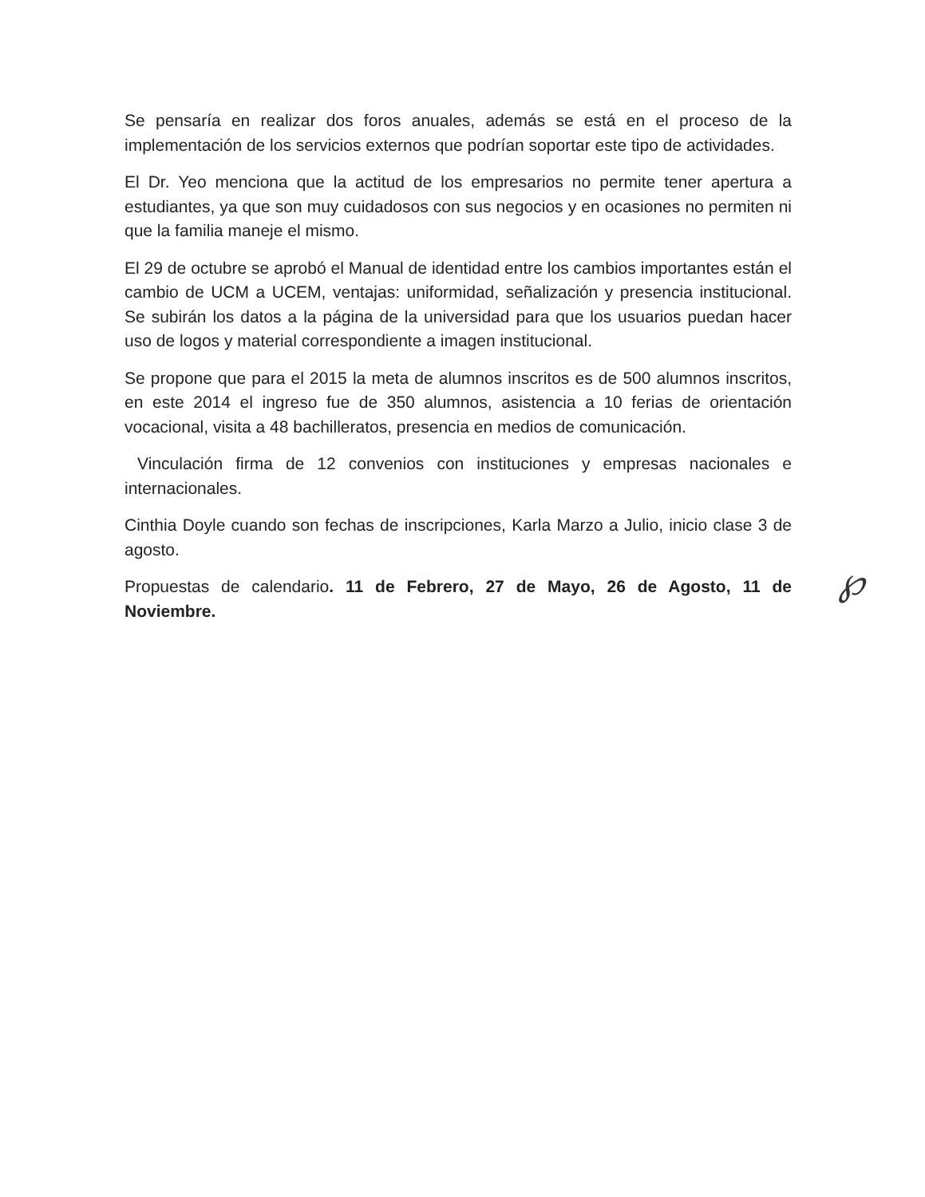Se pensaría en realizar dos foros anuales, además se está en el proceso de la implementación de los servicios externos que podrían soportar este tipo de actividades.
El Dr. Yeo menciona que la actitud de los empresarios no permite tener apertura a estudiantes, ya que son muy cuidadosos con sus negocios y en ocasiones no permiten ni que la familia maneje el mismo.
El 29 de octubre se aprobó el Manual de identidad entre los cambios importantes están el cambio de UCM a UCEM, ventajas: uniformidad, señalización y presencia institucional. Se subirán los datos a la página de la universidad para que los usuarios puedan hacer uso de logos y material correspondiente a imagen institucional.
Se propone que para el 2015 la meta de alumnos inscritos es de 500 alumnos inscritos, en este 2014 el ingreso fue de 350 alumnos, asistencia a 10 ferias de orientación vocacional, visita a 48 bachilleratos, presencia en medios de comunicación.
Vinculación firma de 12 convenios con instituciones y empresas nacionales e internacionales.
Cinthia Doyle cuando son fechas de inscripciones, Karla Marzo a Julio, inicio clase 3 de agosto.
Propuestas de calendario. 11 de Febrero, 27 de Mayo, 26 de Agosto, 11 de Noviembre.
℘